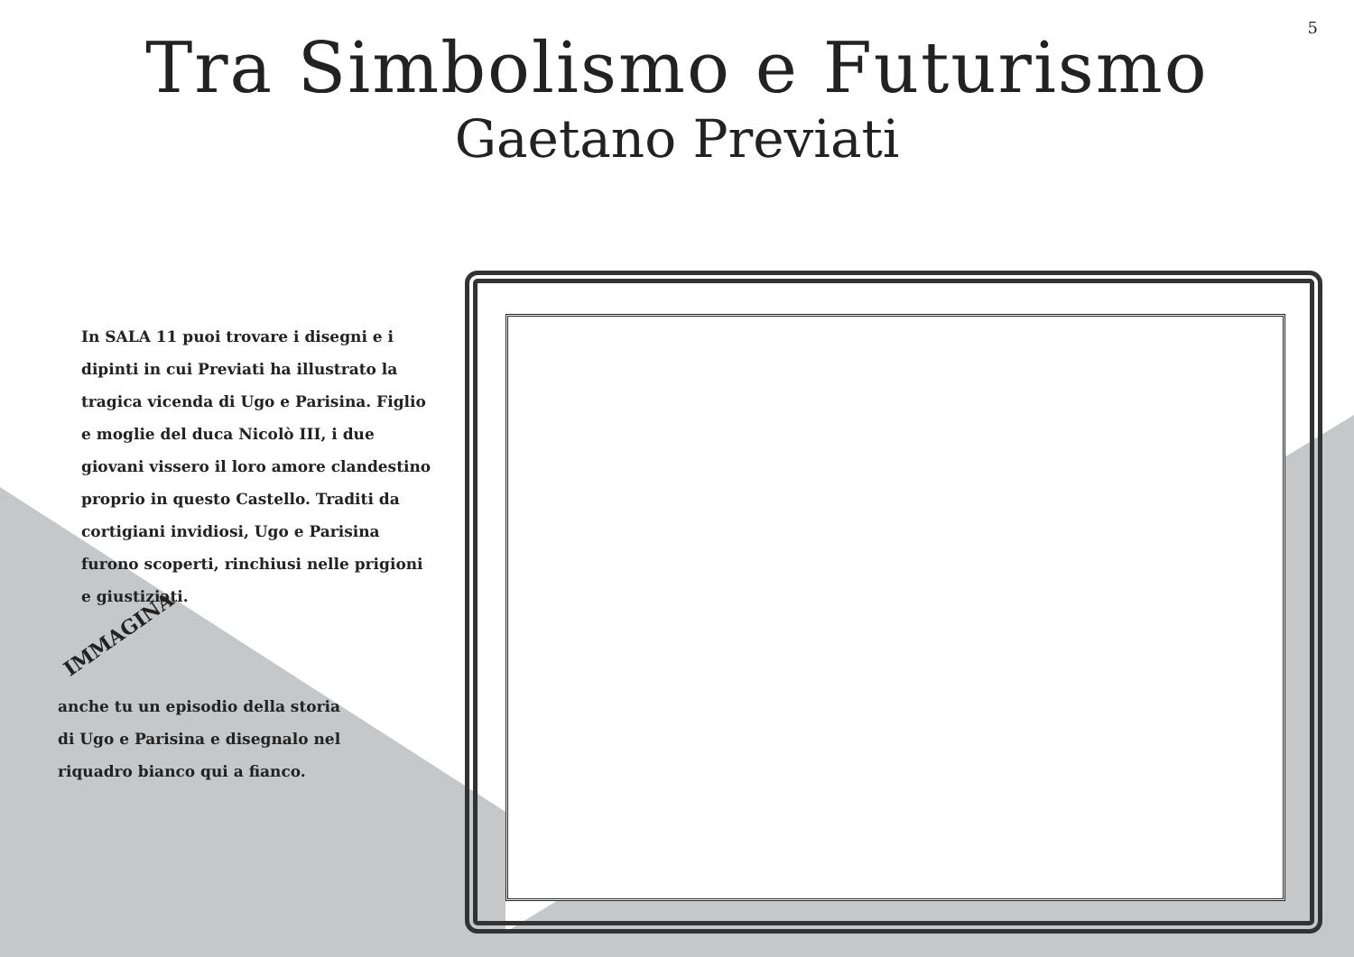5
Tra Simbolismo e Futurismo
Gaetano Previati
In SALA 11 puoi trovare i disegni e i dipinti in cui Previati ha illustrato la tragica vicenda di Ugo e Parisina. Figlio e moglie del duca Nicolò III, i due giovani vissero il loro amore clandestino proprio in questo Castello. Traditi da cortigiani invidiosi, Ugo e Parisina furono scoperti, rinchiusi nelle prigioni e giustiziati.
IMMAGINA
anche tu un episodio della storia di Ugo e Parisina e disegnalo nel riquadro bianco qui a fianco.